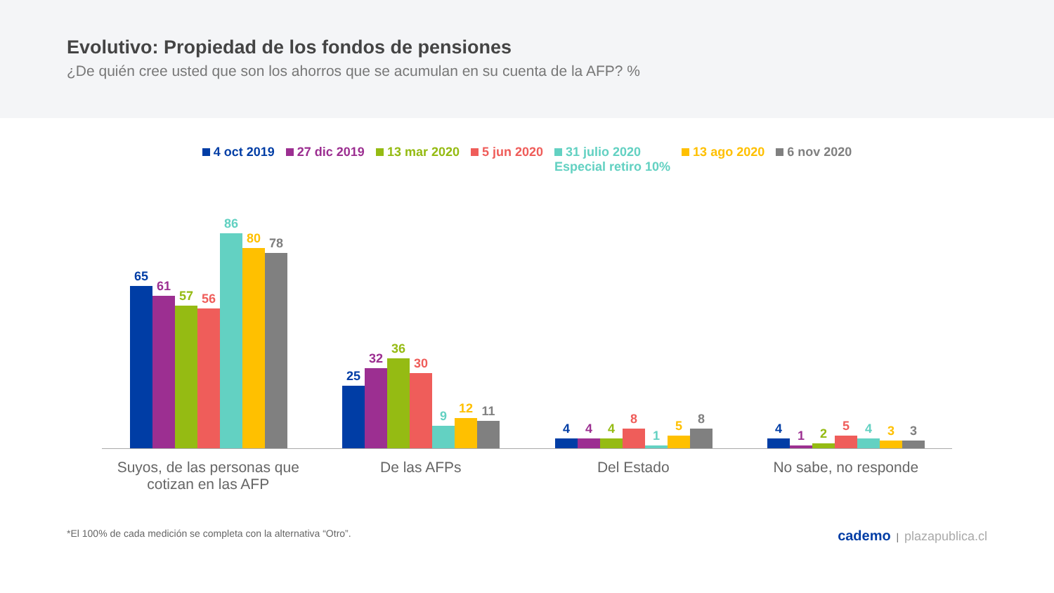Evolutivo: Propiedad de los fondos de pensiones
¿De quién cree usted que son los ahorros que se acumulan en su cuenta de la AFP? %
4 oct 2019 27 dic 2019 13 mar 2020 5 jun 2020 31 julio 2020
Especial retiro 10% 13 ago 2020 6 nov 2020
65
61
57
56
86
80
78
25
32
36
30
9
12
11
4
4
4
8
1
5
8
4
1
2
5
4
3
3
Suyos, de las personas que
cotizan en las AFP
De las AFPs Del Estado No sabe, no responde
*El 100% de cada medición se completa con la alternativa “Otro”. cademo | plazapublica.cl